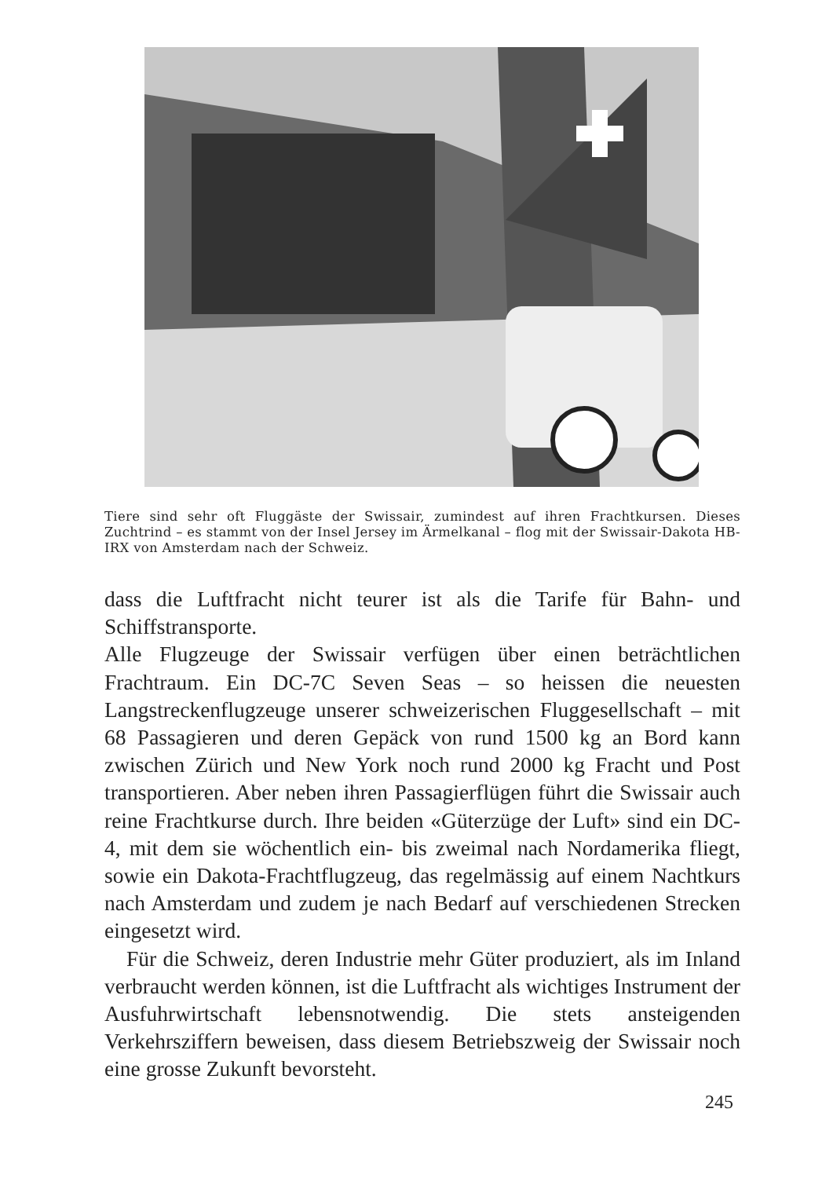Tiere sind sehr oft Fluggäste der Swissair, zumindest auf ihren Frachtkursen. Dieses Zuchtrind – es stammt von der Insel Jersey im Ärmelkanal – flog mit der Swissair-Dakota HB-IRX von Amsterdam nach der Schweiz.
dass die Luftfracht nicht teurer ist als die Tarife für Bahn- und Schiffstransporte.
Alle Flugzeuge der Swissair verfügen über einen beträchtlichen Frachtraum. Ein DC-7C Seven Seas – so heissen die neuesten Langstreckenflugzeuge unserer schweizerischen Fluggesellschaft – mit 68 Passagieren und deren Gepäck von rund 1500 kg an Bord kann zwischen Zürich und New York noch rund 2000 kg Fracht und Post transportieren. Aber neben ihren Passagierflügen führt die Swissair auch reine Frachtkurse durch. Ihre beiden «Güterzüge der Luft» sind ein DC-4, mit dem sie wöchentlich ein- bis zweimal nach Nordamerika fliegt, sowie ein Dakota-Frachtflugzeug, das regelmässig auf einem Nachtkurs nach Amsterdam und zudem je nach Bedarf auf verschiedenen Strecken eingesetzt wird.
Für die Schweiz, deren Industrie mehr Güter produziert, als im Inland verbraucht werden können, ist die Luftfracht als wichtiges Instrument der Ausfuhrwirtschaft lebensnotwendig. Die stets ansteigenden Verkehrsziffern beweisen, dass diesem Betriebszweig der Swissair noch eine grosse Zukunft bevorsteht.
245